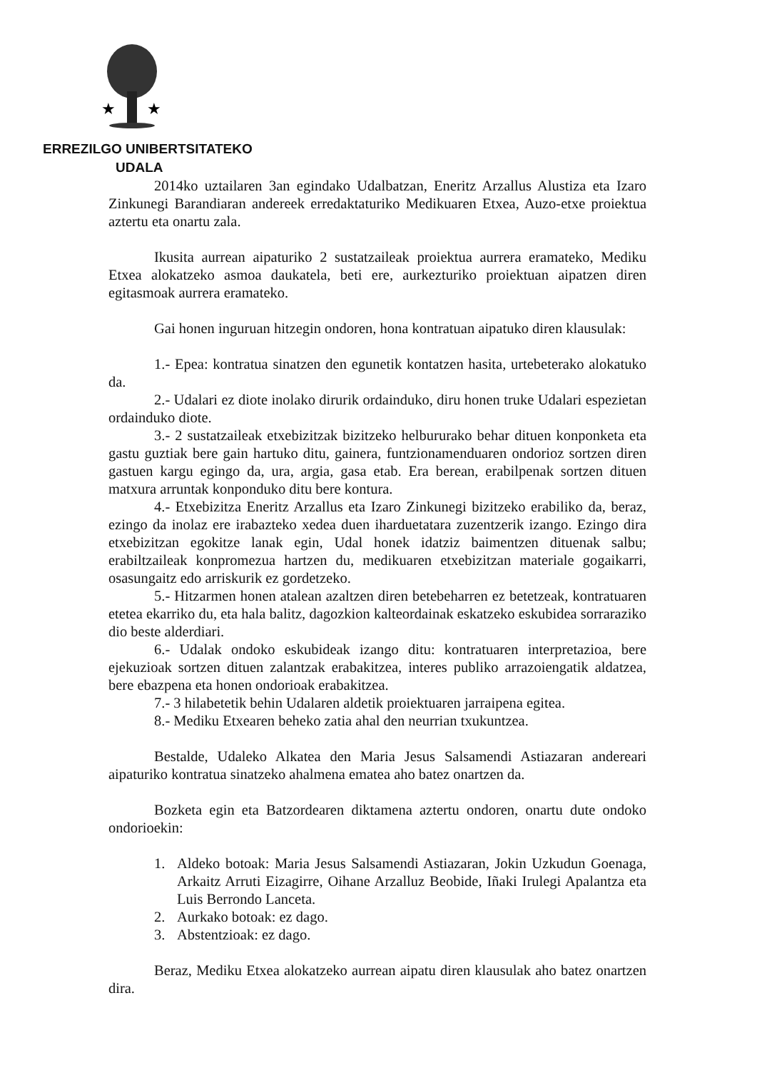★
★
ERREZILGO UNIBERTSITATEKO
UDALA
2014ko uztailaren 3an egindako Udalbatzan, Eneritz Arzallus Alustiza eta Izaro Zinkunegi Barandiaran andereek erredaktaturiko Medikuaren Etxea, Auzo-etxe proiektua aztertu eta onartu zala.
Ikusita aurrean aipaturiko 2 sustatzaileak proiektua aurrera eramateko, Mediku Etxea alokatzeko asmoa daukatela, beti ere, aurkezturiko proiektuan aipatzen diren egitasmoak aurrera eramateko.
Gai honen inguruan hitzegin ondoren, hona kontratuan aipatuko diren klausulak:
1.- Epea: kontratua sinatzen den egunetik kontatzen hasita, urtebeterako alokatuko da.
2.- Udalari ez diote inolako dirurik ordainduko, diru honen truke Udalari espezietan ordainduko diote.
3.- 2 sustatzaileak etxebizitzak bizitzeko helbururako behar dituen konponketa eta gastu guztiak bere gain hartuko ditu, gainera, funtzionamenduaren ondorioz sortzen diren gastuen kargu egingo da, ura, argia, gasa etab. Era berean, erabilpenak sortzen dituen matxura arruntak konponduko ditu bere kontura.
4.- Etxebizitza Eneritz Arzallus eta Izaro Zinkunegi bizitzeko erabiliko da, beraz, ezingo da inolaz ere irabazteko xedea duen iharduetatara zuzentzerik izango. Ezingo dira etxebizitzan egokitze lanak egin, Udal honek idatziz baimentzen dituenak salbu; erabiltzaileak konpromezua hartzen du, medikuaren etxebizitzan materiale gogaikarri, osasungaitz edo arriskurik ez gordetzeko.
5.- Hitzarmen honen atalean azaltzen diren betebeharren ez betetzeak, kontratuaren etetea ekarriko du, eta hala balitz, dagozkion kalteordainak eskatzeko eskubidea sorraraziko dio beste alderdiari.
6.- Udalak ondoko eskubideak izango ditu: kontratuaren interpretazioa, bere ejekuzioak sortzen dituen zalantzak erabakitzea, interes publiko arrazoiengatik aldatzea, bere ebazpena eta honen ondorioak erabakitzea.
7.- 3 hilabetetik behin Udalaren aldetik proiektuaren jarraipena egitea.
8.- Mediku Etxearen beheko zatia ahal den neurrian txukuntzea.
Bestalde, Udaleko Alkatea den Maria Jesus Salsamendi Astiazaran andereari aipaturiko kontratua sinatzeko ahalmena ematea aho batez onartzen da.
Bozketa egin eta Batzordearen diktamena aztertu ondoren, onartu dute ondoko ondorioekin:
1. Aldeko botoak: Maria Jesus Salsamendi Astiazaran, Jokin Uzkudun Goenaga, Arkaitz Arruti Eizagirre, Oihane Arzalluz Beobide, Iñaki Irulegi Apalantza eta Luis Berrondo Lanceta.
2. Aurkako botoak: ez dago.
3. Abstentzioak: ez dago.
Beraz, Mediku Etxea alokatzeko aurrean aipatu diren klausulak aho batez onartzen dira.